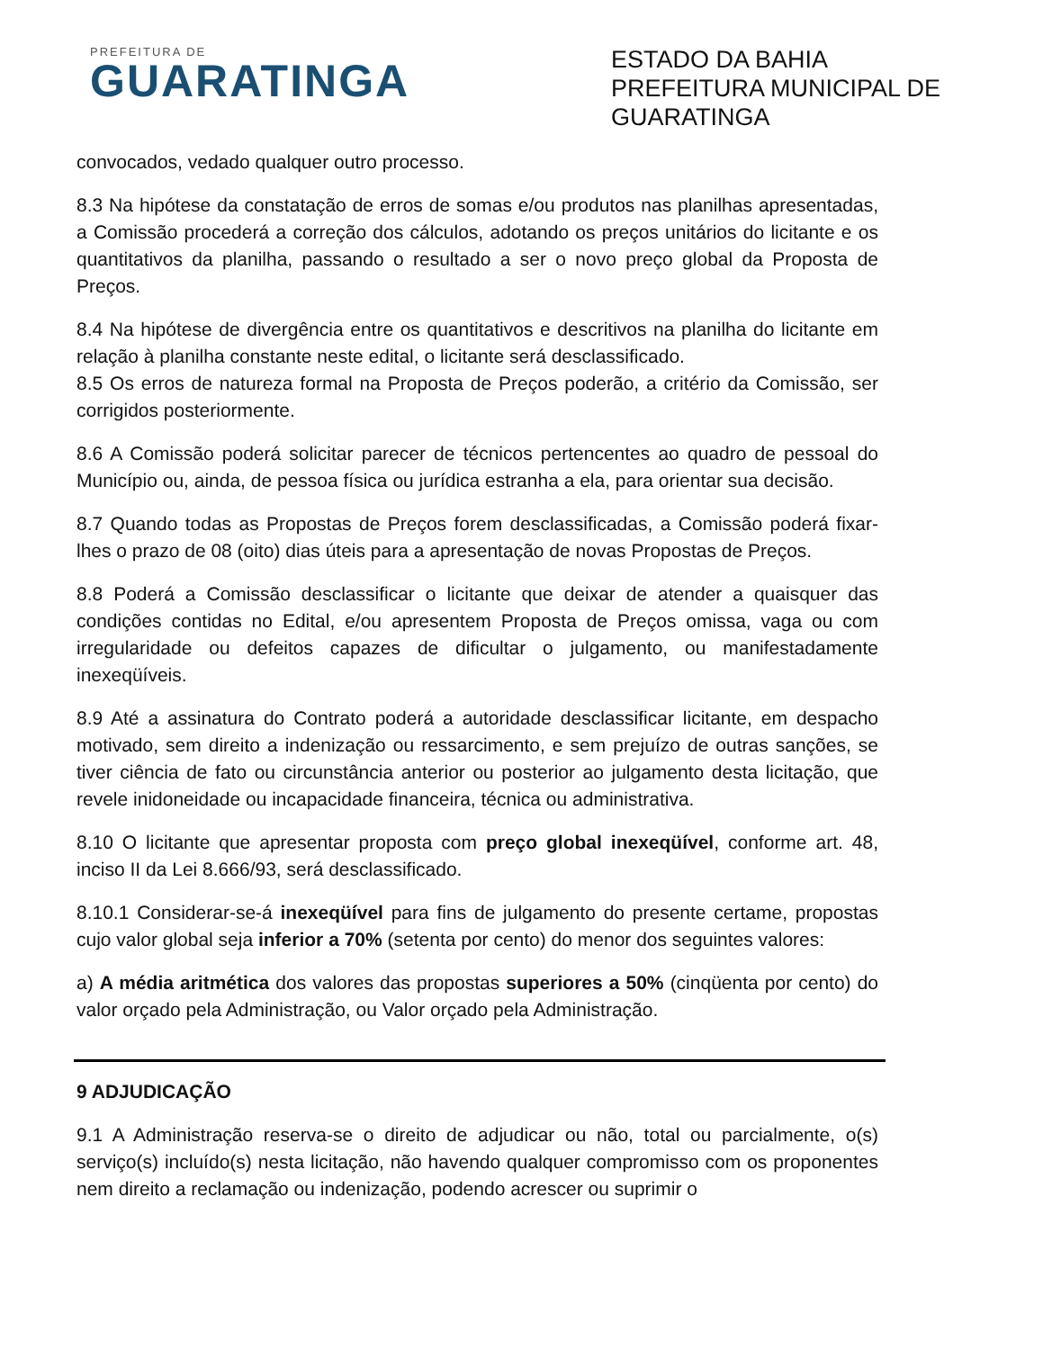PREFEITURA DE
GUARATINGA
ESTADO DA BAHIA
PREFEITURA MUNICIPAL DE GUARATINGA
convocados, vedado qualquer outro processo.
8.3 Na hipótese da constatação de erros de somas e/ou produtos nas planilhas apresentadas, a Comissão procederá a correção dos cálculos, adotando os preços unitários do licitante e os quantitativos da planilha, passando o resultado a ser o novo preço global da Proposta de Preços.
8.4 Na hipótese de divergência entre os quantitativos e descritivos na planilha do licitante em relação à planilha constante neste edital, o licitante será desclassificado.
8.5 Os erros de natureza formal na Proposta de Preços poderão, a critério da Comissão, ser corrigidos posteriormente.
8.6 A Comissão poderá solicitar parecer de técnicos pertencentes ao quadro de pessoal do Município ou, ainda, de pessoa física ou jurídica estranha a ela, para orientar sua decisão.
8.7 Quando todas as Propostas de Preços forem desclassificadas, a Comissão poderá fixar-lhes o prazo de 08 (oito) dias úteis para a apresentação de novas Propostas de Preços.
8.8 Poderá a Comissão desclassificar o licitante que deixar de atender a quaisquer das condições contidas no Edital, e/ou apresentem Proposta de Preços omissa, vaga ou com irregularidade ou defeitos capazes de dificultar o julgamento, ou manifestadamente inexeqüíveis.
8.9 Até a assinatura do Contrato poderá a autoridade desclassificar licitante, em despacho motivado, sem direito a indenização ou ressarcimento, e sem prejuízo de outras sanções, se tiver ciência de fato ou circunstância anterior ou posterior ao julgamento desta licitação, que revele inidoneidade ou incapacidade financeira, técnica ou administrativa.
8.10 O licitante que apresentar proposta com preço global inexeqüível, conforme art. 48, inciso II da Lei 8.666/93, será desclassificado.
8.10.1 Considerar-se-á inexeqüível para fins de julgamento do presente certame, propostas cujo valor global seja inferior a 70% (setenta por cento) do menor dos seguintes valores:
a) A média aritmética dos valores das propostas superiores a 50% (cinqüenta por cento) do valor orçado pela Administração, ou Valor orçado pela Administração.
9 ADJUDICAÇÃO
9.1 A Administração reserva-se o direito de adjudicar ou não, total ou parcialmente, o(s) serviço(s) incluído(s) nesta licitação, não havendo qualquer compromisso com os proponentes nem direito a reclamação ou indenização, podendo acrescer ou suprimir o